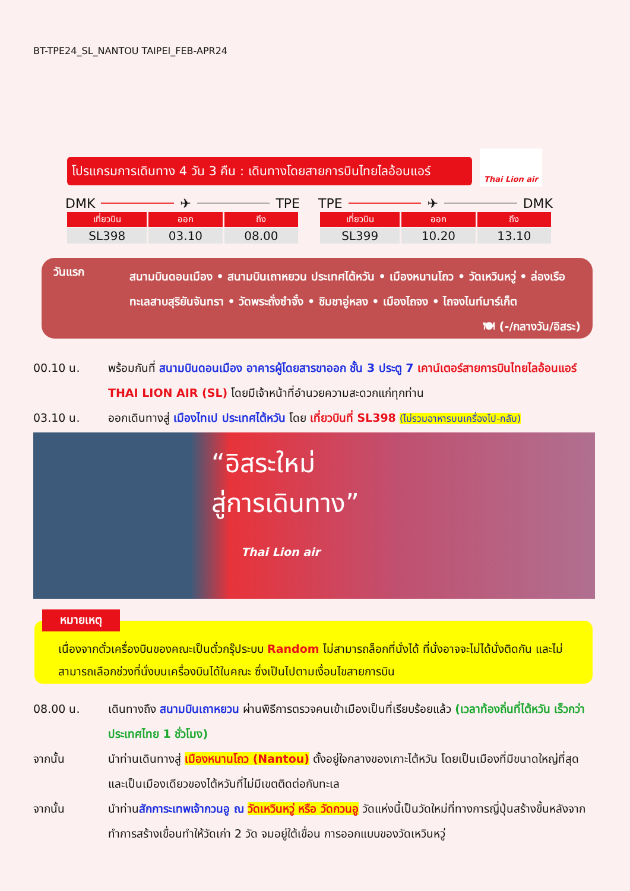BT-TPE24_SL_NANTOU TAIPEI_FEB-APR24
โปรแกรมการเดินทาง 4 วัน 3 คืน : เดินทางโดยสายการบินไทยไลอ้อนแอร์
Thai Lion air
DMK ✈ TPE
| เที่ยวบิน | ออก | ถึง |
| --- | --- | --- |
| SL398 | 03.10 | 08.00 |
TPE ✈ DMK
| เที่ยวบิน | ออก | ถึง |
| --- | --- | --- |
| SL399 | 10.20 | 13.10 |
วันแรก
สนามบินดอนเมือง • สนามบินเถาหยวน ประเทศไต้หวัน • เมืองหนานโถว • วัดเหวินหวู่ • ล่องเรือทะเลสาบสุริยันจันทรา • วัดพระถั่งซำจั๋ง • ชิมชาอู่หลง • เมืองไถจง • ไถจงไนท์มาร์เก็ต 🍽 (-/กลางวัน/อิสระ)
00.10 น. พร้อมกันที่ สนามบินดอนเมือง อาคารผู้โดยสารขาออก ชั้น 3 ประตู 7 เคาน์เตอร์สายการบินไทยไลอ้อนแอร์ THAI LION AIR (SL) โดยมีเจ้าหน้าที่อำนวยความสะดวกแก่ทุกท่าน
03.10 น. ออกเดินทางสู่ เมืองไทเป ประเทศไต้หวัน โดย เที่ยวบินที่ SL398 (ไม่รวมอาหารบนเครื่องไป-กลับ)
“อิสระใหม่
สู่การเดินทาง”
Thai Lion air
เนื่องจากตั๋วเครื่องบินของคณะเป็นตั๋วกรุ๊ประบบ Random ไม่สามารถล็อกที่นั่งได้ ที่นั่งอาจจะไม่ได้นั่งติดกัน และไม่สามารถเลือกช่วงที่นั่งบนเครื่องบินได้ในคณะ ซึ่งเป็นไปตามเงื่อนไขสายการบิน
หมายเหตุ
08.00 น. เดินทางถึง สนามบินเถาหยวน ผ่านพิธีการตรวจคนเข้าเมืองเป็นที่เรียบร้อยแล้ว (เวลาท้องถิ่นที่ไต้หวัน เร็วกว่าประเทศไทย 1 ชั่วโมง)
จากนั้น นำท่านเดินทางสู่ เมืองหนานโถว (Nantou) ตั้งอยู่ใจกลางของเกาะไต้หวัน โดยเป็นเมืองที่มีขนาดใหญ่ที่สุด และเป็นเมืองเดียวของไต้หวันที่ไม่มีเขตติดต่อกับทะเล
จากนั้น นำท่านสักการะเทพเจ้ากวนอู ณ วัดเหวินหวู่ หรือ วัดกวนอู วัดแห่งนี้เป็นวัดใหม่ที่ทางการญี่ปุ่นสร้างขึ้นหลังจากทำการสร้างเขื่อนทำให้วัดเก่า 2 วัด จมอยู่ใต้เขื่อน การออกแบบของวัดเหวินหวู่